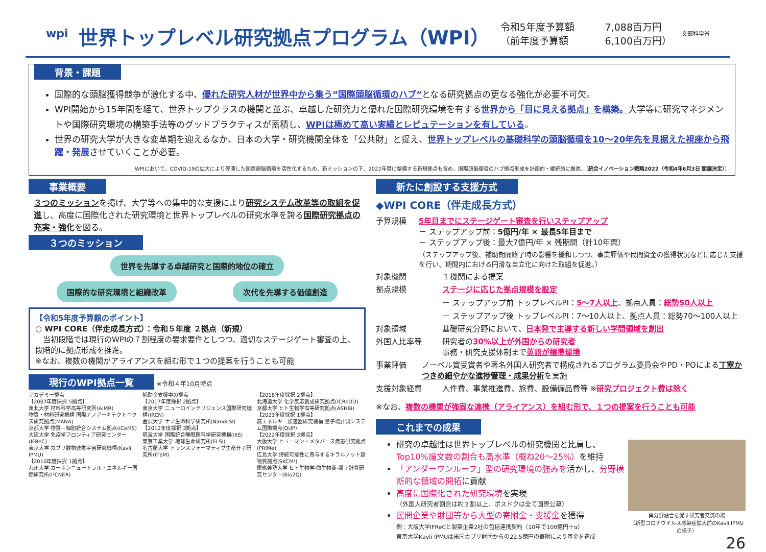wpi
世界トップレベル研究拠点プログラム（WPI）
令和5年度予算額
（前年度予算額
7,088百万円
6,100百万円）
文部科学省
背景・課題
国際的な頭脳獲得競争が激化する中、優れた研究人材が世界中から集う”国際頭脳循環のハブ”となる研究拠点の更なる強化が必要不可欠。
WPI開始から15年間を経て、世界トップクラスの機関と並ぶ、卓越した研究力と優れた国際研究環境を有する世界から「目に見える拠点」を構築。大学等に研究マネジメントや国際研究環境の構築手法等のグッドプラクティスが蓄積し、WPIは極めて高い実績とレピュテーションを有している。
世界の研究大学が大きな変革期を迎えるなか、日本の大学・研究機関全体を「公共財」と捉え、世界トップレベルの基礎科学の頭脳循環を10～20年先を見据えた視座から飛躍・発展させていくことが必要。
WPIにおいて、COVID-19の拡大により停滞した国際頭脳循環を活性化するため、新ミッションの下、2022年度に整備する新規拠点も含め、国際頭脳循環のハブ拠点形成を計画的・継続的に推進。（統合イノベーション戦略2022（令和4年6月3日 閣議決定））
事業概要
３つのミッションを掲げ、大学等への集中的な支援により研究システム改革等の取組を促進し、高度に国際化された研究環境と世界トップレベルの研究水準を誇る国際研究拠点の充実・強化を図る。
３つのミッション
世界を先導する卓越研究と国際的地位の確立
国際的な研究環境と組織改革 次代を先導する価値創造
【令和5年度予算額のポイント】
○ WPI CORE（伴走成長方式）：令和５年度 ２拠点（新規）
　当初段階では現行のWPIの７割程度の要求要件としつつ、適切なステージゲート審査の上、段階的に拠点形成を推進。
※なお、複数の機関がアライアンスを組む形で１つの提案を行うことも可能
現行のWPI拠点一覧 ※令和４年10月時点
アカデミー拠点
【2007年度採択 5拠点】
東北大学 材料科学高等研究所(AIMR)
物質・材料研究機構 国際ナノアーキテクトニクス研究拠点(MANA)
京都大学 物質－細胞統合システム拠点(iCeMS)
大阪大学 免疫学フロンティア研究センター(IFReC)
東京大学 カブリ数物連携宇宙研究機構(Kavli IPMU)
【2010年度採択 1拠点】
九州大学 カーボンニュートラル・エネルギー国際研究所(I²CNER)
補助金支援中の拠点
【2017年度採択 2拠点】
東京大学 ニューロインテリジェンス国際研究機構(IRCN)
金沢大学 ナノ生命科学研究所(NanoLSI)
【2012年度採択 3拠点】
筑波大学 国際統合睡眠医科学研究機構(IIIS)
東京工業大学 地球生命研究所(ELSI)
名古屋大学 トランスフォーマティブ生命分子研究所(ITbM)
【2018年度採択 2拠点】
北海道大学 化学反応創成研究拠点(ICReDD)
京都大学 ヒト生物学高等研究拠点(ASHBi)
【2021年度採択 1拠点】
高エネルギー加速器研究機構 量子場計測システム国際拠点(QUP)
【2022年度採択 3拠点】
大阪大学 ヒューマン・メタバース疾患研究拠点(PRIMe)
広島大学 持続可能性に寄与するキラルノット超物質拠点(SKCM²)
慶應義塾大学 ヒト生物学-微生物叢-量子計算研究センター(Bio2Q)
新たに創設する支援方式
◆WPI CORE（伴走成長方式）
予算規模 5年目までにステージゲート審査を行いステップアップ
－ ステップアップ前：5億円/年 × 最長5年目まで
－ ステップアップ後：最大7億円/年 × 残期間（計10年間）
（ステップアップ後、補助期間終了時の影響を緩和しつつ、事業評価や民間資金の獲得状況などに応じた支援を行い、期間内における円滑な自立化に向けた取組を促進。）
対象機関 １機関による提案
拠点規模 ステージに応じた拠点規模を設定
－ ステップアップ前 トップレベルPI：5～7人以上、拠点人員：総勢50人以上
－ ステップアップ後 トップレベルPI：7～10人以上、拠点人員：総勢70～100人以上
対象領域 基礎研究分野において、日本発で主導する新しい学問領域を創出
外国人比率等 研究者の30%以上が外国からの研究者
事務・研究支援体制まで英語が標準環境
事業評価 ノーベル賞受賞者や著名外国人研究者で構成されるプログラム委員会やPD・POによる丁寧かつきめ細やかな進捗管理・成果分析を実施
支援対象経費 人件費、事業推進費、旅費、設備備品費等 ※研究プロジェクト費は除く
※なお、複数の機関が強固な連携（アライアンス）を組む形で、１つの提案を行うことも可能
これまでの成果
研究の卓越性は世界トップレベルの研究機関と比肩し、Top10%論文数の割合も高水準（概ね20～25%）を維持
「アンダーワンルーフ」型の研究環境の強みを活かし、分野横断的な領域の開拓に貢献
高度に国際化された研究環境を実現
（外国人研究者割合は約３割以上、ポスドクは全て国際公募）
民間企業や財団等から大型の寄附金・支援金を獲得
例：大阪大学IFReCと製薬企業2社の包括連携契約（10年で100億円＋α）
東京大学Kavli IPMUは米国カブリ財団からの22.5億円の寄附により基金を造成
異分野融合を促す研究者交流の場
（新型コロナウイルス感染症拡大前のKavli IPMUの様子）
26